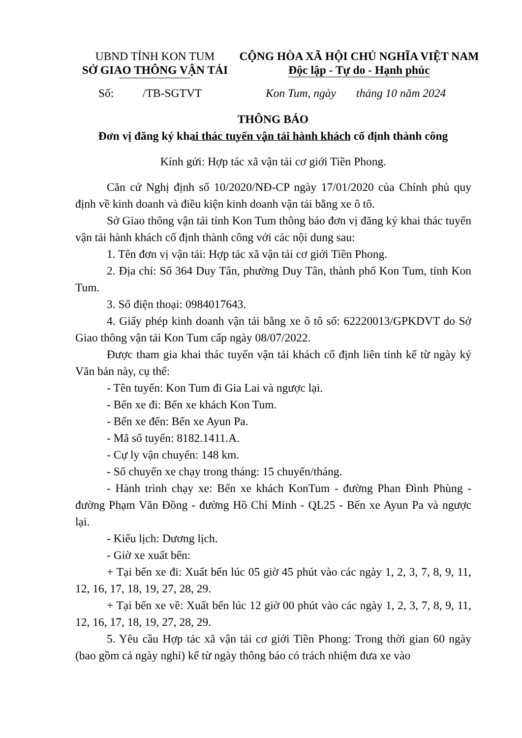UBND TỈNH KON TUM
SỞ GIAO THÔNG VẬN TẢI
CỘNG HÒA XÃ HỘI CHỦ NGHĨA VIỆT NAM
Độc lập - Tự do - Hạnh phúc
Số: /TB-SGTVT
Kon Tum, ngày tháng 10 năm 2024
THÔNG BÁO
Đơn vị đăng ký khai thác tuyến vận tải hành khách cố định thành công
Kính gửi: Hợp tác xã vận tải cơ giới Tiền Phong.
Căn cứ Nghị định số 10/2020/NĐ-CP ngày 17/01/2020 của Chính phủ quy định về kinh doanh và điều kiện kinh doanh vận tải bằng xe ô tô.
Sở Giao thông vận tải tỉnh Kon Tum thông báo đơn vị đăng ký khai thác tuyến vận tải hành khách cố định thành công với các nội dung sau:
1. Tên đơn vị vận tải: Hợp tác xã vận tải cơ giới Tiền Phong.
2. Địa chỉ: Số 364 Duy Tân, phường Duy Tân, thành phố Kon Tum, tỉnh Kon Tum.
3. Số điện thoại: 0984017643.
4. Giấy phép kinh doanh vận tải bằng xe ô tô số: 62220013/GPKDVT do Sở Giao thông vận tải Kon Tum cấp ngày 08/07/2022.
Được tham gia khai thác tuyến vận tải khách cố định liên tỉnh kể từ ngày ký Văn bản này, cụ thể:
- Tên tuyến: Kon Tum đi Gia Lai và ngược lại.
- Bến xe đi: Bến xe khách Kon Tum.
- Bến xe đến: Bến xe Ayun Pa.
- Mã số tuyến: 8182.1411.A.
- Cự ly vận chuyển: 148 km.
- Số chuyến xe chạy trong tháng: 15 chuyến/tháng.
- Hành trình chạy xe: Bến xe khách KonTum - đường Phan Đình Phùng - đường Phạm Văn Đồng - đường Hồ Chí Minh - QL25 - Bến xe Ayun Pa và ngược lại.
- Kiểu lịch: Dương lịch.
- Giờ xe xuất bến:
+ Tại bến xe đi: Xuất bến lúc 05 giờ 45 phút vào các ngày 1, 2, 3, 7, 8, 9, 11, 12, 16, 17, 18, 19, 27, 28, 29.
+ Tại bến xe về: Xuất bến lúc 12 giờ 00 phút vào các ngày 1, 2, 3, 7, 8, 9, 11, 12, 16, 17, 18, 19, 27, 28, 29.
5. Yêu cầu Hợp tác xã vận tải cơ giới Tiền Phong: Trong thời gian 60 ngày (bao gồm cả ngày nghỉ) kể từ ngày thông báo có trách nhiệm đưa xe vào